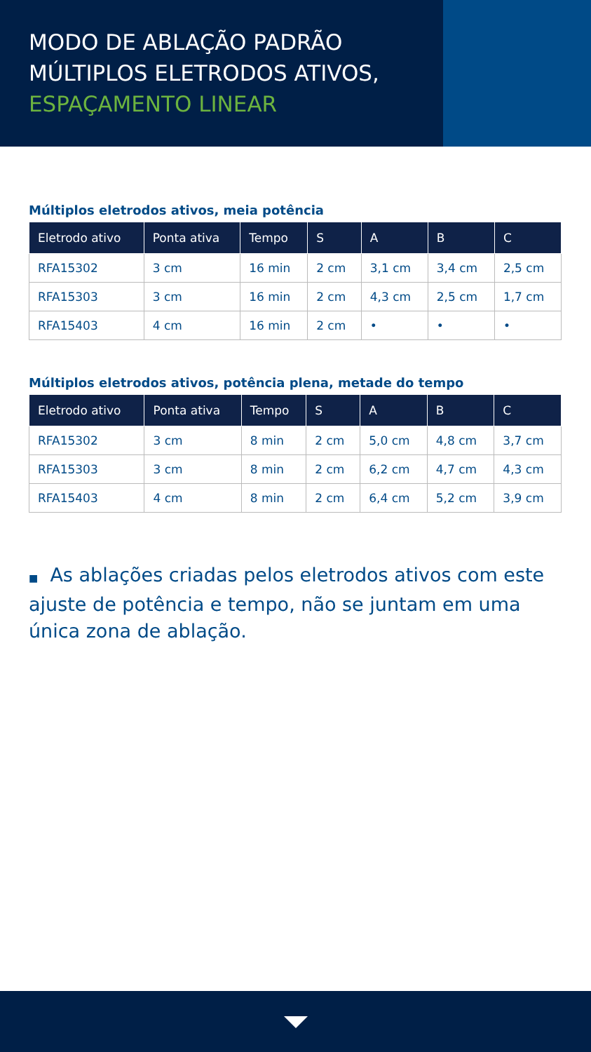MODO DE ABLAÇÃO PADRÃO MÚLTIPLOS ELETRODOS ATIVOS, ESPAÇAMENTO LINEAR
Múltiplos eletrodos ativos, meia potência
| Eletrodo ativo | Ponta ativa | Tempo | S | A | B | C |
| --- | --- | --- | --- | --- | --- | --- |
| RFA15302 | 3 cm | 16 min | 2 cm | 3,1 cm | 3,4 cm | 2,5 cm |
| RFA15303 | 3 cm | 16 min | 2 cm | 4,3 cm | 2,5 cm | 1,7 cm |
| RFA15403 | 4 cm | 16 min | 2 cm | • | • | • |
Múltiplos eletrodos ativos, potência plena, metade do tempo
| Eletrodo ativo | Ponta ativa | Tempo | S | A | B | C |
| --- | --- | --- | --- | --- | --- | --- |
| RFA15302 | 3 cm | 8 min | 2 cm | 5,0 cm | 4,8 cm | 3,7 cm |
| RFA15303 | 3 cm | 8 min | 2 cm | 6,2 cm | 4,7 cm | 4,3 cm |
| RFA15403 | 4 cm | 8 min | 2 cm | 6,4 cm | 5,2 cm | 3,9 cm |
■ As ablações criadas pelos eletrodos ativos com este ajuste de potência e tempo, não se juntam em uma única zona de ablação.